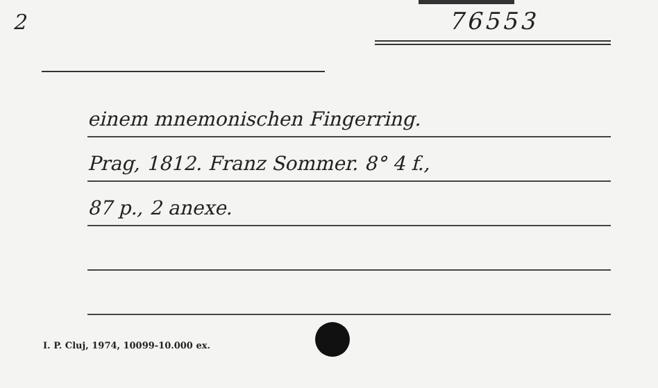2
76553
einem mnemonischen Fingerring.
Prag, 1812. Franz Sommer. 8° 4 f.,
87 p., 2 anexe.
I. P. Cluj, 1974, 10099-10.000 ex.